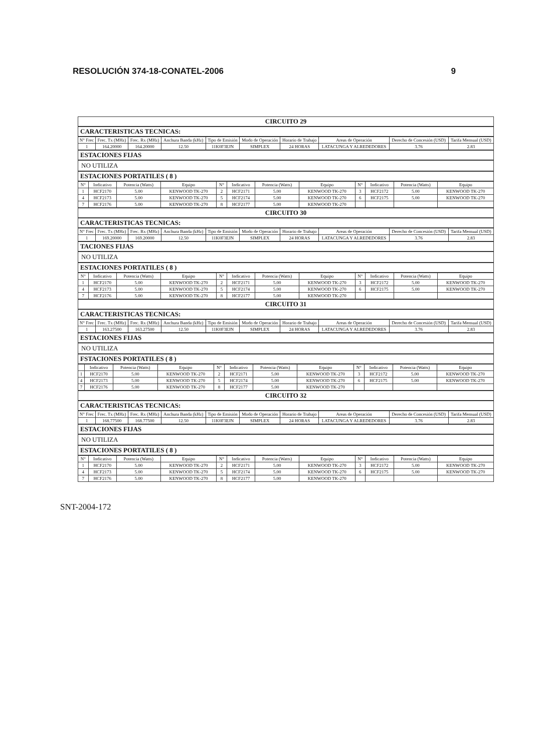RESOLUCIÓN 374-18-CONATEL-2006 9
CIRCUITO 29
CARACTERISTICAS TECNICAS:
| N° Frec | Frec. Tx (MHz) | Frec. Rx (MHz) | Anchura Banda (kHz) | Tipo de Emisión | Modo de Operación | Horario de Trabajo | Areas de Operación | Derecho de Concesión (USD) | Tarifa Mensual (USD) |
| --- | --- | --- | --- | --- | --- | --- | --- | --- | --- |
| 1 | 164.20000 | 164.20000 | 12.50 | 11K0F3EJN | SIMPLEX | 24 HORAS | LATACUNGA Y ALREDEDORES | 3.76 | 2.83 |
ESTACIONES FIJAS
NO UTILIZA
ESTACIONES PORTATILES ( 8 )
| N° | Indicativo | Potencia (Watts) | Equipo | N° | Indicativo | Potencia (Watts) | Equipo | N° | Indicativo | Potencia (Watts) | Equipo |
| --- | --- | --- | --- | --- | --- | --- | --- | --- | --- | --- | --- |
| 1 | HCF2170 | 5.00 | KENWOOD TK-270 | 2 | HCF2171 | 5.00 | KENWOOD TK-270 | 3 | HCF2172 | 5.00 | KENWOOD TK-270 |
| 4 | HCF2173 | 5.00 | KENWOOD TK-270 | 5 | HCF2174 | 5.00 | KENWOOD TK-270 | 6 | HCF2175 | 5.00 | KENWOOD TK-270 |
| 7 | HCF2176 | 5.00 | KENWOOD TK-270 | 8 | HCF2177 | 5.00 | KENWOOD TK-270 | | | | |
CIRCUITO 30
CARACTERISTICAS TECNICAS:
| N° Frec | Frec. Tx (MHz) | Frec. Rx (MHz) | Anchura Banda (kHz) | Tipo de Emisión | Modo de Operación | Horario de Trabajo | Areas de Operación | Derecho de Concesión (USD) | Tarifa Mensual (USD) |
| --- | --- | --- | --- | --- | --- | --- | --- | --- | --- |
| 1 | 169.20000 | 169.20000 | 12.50 | 11K0F3EJN | SIMPLEX | 24 HORAS | LATACUNGA Y ALREDEDORES | 3.76 | 2.83 |
TACIONES FIJAS
NO UTILIZA
ESTACIONES PORTATILES ( 8 )
| N° | Indicativo | Potencia (Watts) | Equipo | N° | Indicativo | Potencia (Watts) | Equipo | N° | Indicativo | Potencia (Watts) | Equipo |
| --- | --- | --- | --- | --- | --- | --- | --- | --- | --- | --- | --- |
| 1 | HCF2170 | 5.00 | KENWOOD TK-270 | 2 | HCF2171 | 5.00 | KENWOOD TK-270 | 3 | HCF2172 | 5.00 | KENWOOD TK-270 |
| 4 | HCF2173 | 5.00 | KENWOOD TK-270 | 5 | HCF2174 | 5.00 | KENWOOD TK-270 | 6 | HCF2175 | 5.00 | KENWOOD TK-270 |
| 7 | HCF2176 | 5.00 | KENWOOD TK-270 | 8 | HCF2177 | 5.00 | KENWOOD TK-270 | | | | |
CIRCUITO 31
CARACTERISTICAS TECNICAS:
| N° Frec | Frec. Tx (MHz) | Frec. Rx (MHz) | Anchura Banda (kHz) | Tipo de Emisión | Modo de Operación | Horario de Trabajo | Areas de Operación | Derecho de Concesión (USD) | Tarifa Mensual (USD) |
| --- | --- | --- | --- | --- | --- | --- | --- | --- | --- |
| 1 | 163.27500 | 163.27500 | 12.50 | 11K0F3EJN | SIMPLEX | 24 HORAS | LATACUNGA Y ALREDEDORES | 3.76 | 2.83 |
ESTACIONES FIJAS
NO UTILIZA
FSTACIONES PORTATILES ( 8 )
| | Indicativo | Potencia (Watts) | Equipo | N° | Indicativo | Potencia (Watts) | Equipo | N° | Indicativo | Potencia (Watts) | Equipo |
| --- | --- | --- | --- | --- | --- | --- | --- | --- | --- | --- | --- |
| 1 | HCF2170 | 5.00 | KENWOOD TK-270 | 2 | HCF2171 | 5.00 | KENWOOD TK-270 | 3 | HCF2172 | 5.00 | KENWOOD TK-270 |
| 4 | HCF2173 | 5.00 | KENWOOD TK-270 | 5 | HCF2174 | 5.00 | KENWOOD TK-270 | 6 | HCF2175 | 5.00 | KENWOOD TK-270 |
| 7 | HCF2176 | 5.00 | KENWOOD TK-270 | 8 | HCF2177 | 5.00 | KENWOOD TK-270 | | | | |
CIRCUITO 32
CARACTERISTICAS TECNICAS:
| N° Frec | Frec. Tx (MHz) | Frec. Rx (MHz) | Anchura Banda (kHz) | Tipo de Emisión | Modo de Operación | Horario de Trabajo | Areas de Operación | Derecho de Concesión (USD) | Tarifa Mensual (USD) |
| --- | --- | --- | --- | --- | --- | --- | --- | --- | --- |
| 1 | 168.77500 | 168.77500 | 12.50 | 11K0F3EJN | SIMPLEX | 24 HORAS | LATACUNGA Y ALREDEDORES | 3.76 | 2.83 |
ESTACIONES FIJAS
NO UTILIZA
ESTACIONES PORTATILES ( 8 )
| N° | Indicativo | Potencia (Watts) | Equipo | N° | Indicativo | Potencia (Watts) | Equipo | N° | Indicativo | Potencia (Watts) | Equipo |
| --- | --- | --- | --- | --- | --- | --- | --- | --- | --- | --- | --- |
| 1 | HCF2170 | 5.00 | KENWOOD TK-270 | 2 | HCF2171 | 5.00 | KENWOOD TK-270 | 3 | HCF2172 | 5.00 | KENWOOD TK-270 |
| 4 | HCF2173 | 5.00 | KENWOOD TK-270 | 5 | HCF2174 | 5.00 | KENWOOD TK-270 | 6 | HCF2175 | 5.00 | KENWOOD TK-270 |
| 7 | HCF2176 | 5.00 | KENWOOD TK-270 | 8 | HCF2177 | 5.00 | KENWOOD TK-270 | | | | |
SNT-2004-172